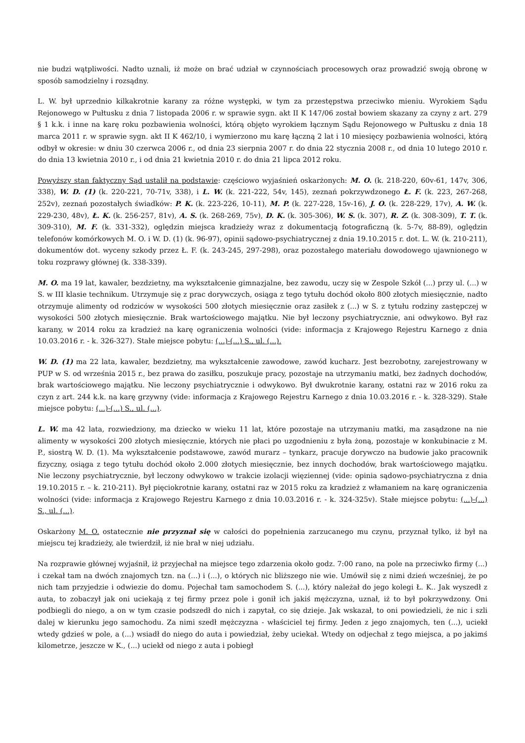nie budzi wątpliwości. Nadto uznali, iż może on brać udział w czynnościach procesowych oraz prowadzić swoją obronę w sposób samodzielny i rozsądny.
L. W. był uprzednio kilkakrotnie karany za różne występki, w tym za przestępstwa przeciwko mieniu. Wyrokiem Sądu Rejonowego w Pułtusku z dnia 7 listopada 2006 r. w sprawie sygn. akt II K 147/06 został bowiem skazany za czyny z art. 279 § 1 k.k. i inne na karę roku pozbawienia wolności, którą objęto wyrokiem łącznym Sądu Rejonowego w Pułtusku z dnia 18 marca 2011 r. w sprawie sygn. akt II K 462/10, i wymierzono mu karę łączną 2 lat i 10 miesięcy pozbawienia wolności, którą odbył w okresie: w dniu 30 czerwca 2006 r., od dnia 23 sierpnia 2007 r. do dnia 22 stycznia 2008 r., od dnia 10 lutego 2010 r. do dnia 13 kwietnia 2010 r., i od dnia 21 kwietnia 2010 r. do dnia 21 lipca 2012 roku.
Powyższy stan faktyczny Sąd ustalił na podstawie: częściowo wyjaśnień oskarżonych: M. O. (k. 218-220, 60v-61, 147v, 306, 338), W. D. (1) (k. 220-221, 70-71v, 338), i L. W. (k. 221-222, 54v, 145), zeznań pokrzywdzonego Ł. F. (k. 223, 267-268, 252v), zeznań pozostałych świadków: P. K. (k. 223-226, 10-11), M. P. (k. 227-228, 15v-16), J. O. (k. 228-229, 17v), A. W. (k. 229-230, 48v), Ł. K. (k. 256-257, 81v), A. S. (k. 268-269, 75v), D. K. (k. 305-306), W. S. (k. 307), R. Z. (k. 308-309), T. T. (k. 309-310), M. F. (k. 331-332), oględzin miejsca kradzieży wraz z dokumentacją fotograficzną (k. 5-7v, 88-89), oględzin telefonów komórkowych M. O. i W. D. (1) (k. 96-97), opinii sądowo-psychiatrycznej z dnia 19.10.2015 r. dot. L. W. (k. 210-211), dokumentów dot. wyceny szkody przez Ł. F. (k. 243-245, 297-298), oraz pozostałego materiału dowodowego ujawnionego w toku rozprawy głównej (k. 338-339).
M. O. ma 19 lat, kawaler, bezdzietny, ma wykształcenie gimnazjalne, bez zawodu, uczy się w Zespole Szkół (...) przy ul. (...) w S. w III klasie technikum. Utrzymuje się z prac dorywczych, osiąga z tego tytułu dochód około 800 złotych miesięcznie, nadto otrzymuje alimenty od rodziców w wysokości 500 złotych miesięcznie oraz zasiłek z (...) w S. z tytułu rodziny zastępczej w wysokości 500 złotych miesięcznie. Brak wartościowego majątku. Nie był leczony psychiatrycznie, ani odwykowo. Był raz karany, w 2014 roku za kradzież na karę ograniczenia wolności (vide: informacja z Krajowego Rejestru Karnego z dnia 10.03.2016 r. - k. 326-327). Stałe miejsce pobytu: (...)-(...) S., ul. (...).
W. D. (1) ma 22 lata, kawaler, bezdzietny, ma wykształcenie zawodowe, zawód kucharz. Jest bezrobotny, zarejestrowany w PUP w S. od września 2015 r., bez prawa do zasiłku, poszukuje pracy, pozostaje na utrzymaniu matki, bez żadnych dochodów, brak wartościowego majątku. Nie leczony psychiatrycznie i odwykowo. Był dwukrotnie karany, ostatni raz w 2016 roku za czyn z art. 244 k.k. na karę grzywny (vide: informacja z Krajowego Rejestru Karnego z dnia 10.03.2016 r. - k. 328-329). Stałe miejsce pobytu: (...)-(...) S., ul. (...).
L. W. ma 42 lata, rozwiedziony, ma dziecko w wieku 11 lat, które pozostaje na utrzymaniu matki, ma zasądzone na nie alimenty w wysokości 200 złotych miesięcznie, których nie płaci po uzgodnieniu z była żoną, pozostaje w konkubinacie z M. P., siostrą W. D. (1). Ma wykształcenie podstawowe, zawód murarz – tynkarz, pracuje dorywczo na budowie jako pracownik fizyczny, osiąga z tego tytułu dochód około 2.000 złotych miesięcznie, bez innych dochodów, brak wartościowego majątku. Nie leczony psychiatrycznie, był leczony odwykowo w trakcie izolacji więziennej (vide: opinia sądowo-psychiatryczna z dnia 19.10.2015 r. – k. 210-211). Był pięciokrotnie karany, ostatni raz w 2015 roku za kradzież z włamaniem na karę ograniczenia wolności (vide: informacja z Krajowego Rejestru Karnego z dnia 10.03.2016 r. - k. 324-325v). Stałe miejsce pobytu: (...)-(...) S., ul. (...).
Oskarżony M. O. ostatecznie nie przyznał się w całości do popełnienia zarzucanego mu czynu, przyznał tylko, iż był na miejscu tej kradzieży, ale twierdził, iż nie brał w niej udziału.
Na rozprawie głównej wyjaśnił, iż przyjechał na miejsce tego zdarzenia około godz. 7:00 rano, na pole na przeciwko firmy (...) i czekał tam na dwóch znajomych tzn. na (...) i (...), o których nic bliższego nie wie. Umówił się z nimi dzień wcześniej, że po nich tam przyjedzie i odwiezie do domu. Pojechał tam samochodem S. (...), który należał do jego kolegi Ł. K.. Jak wyszedł z auta, to zobaczył jak oni uciekają z tej firmy przez pole i gonił ich jakiś mężczyzna, uznał, iż to był pokrzywdzony. Oni podbiegli do niego, a on w tym czasie podszedł do nich i zapytał, co się dzieje. Jak wskazał, to oni powiedzieli, że nic i szli dalej w kierunku jego samochodu. Za nimi szedł mężczyzna - właściciel tej firmy. Jeden z jego znajomych, ten (...), uciekł wtedy gdzieś w pole, a (...) wsiadł do niego do auta i powiedział, żeby uciekał. Wtedy on odjechał z tego miejsca, a po jakimś kilometrze, jeszcze w K., (...) uciekł od niego z auta i pobiegł